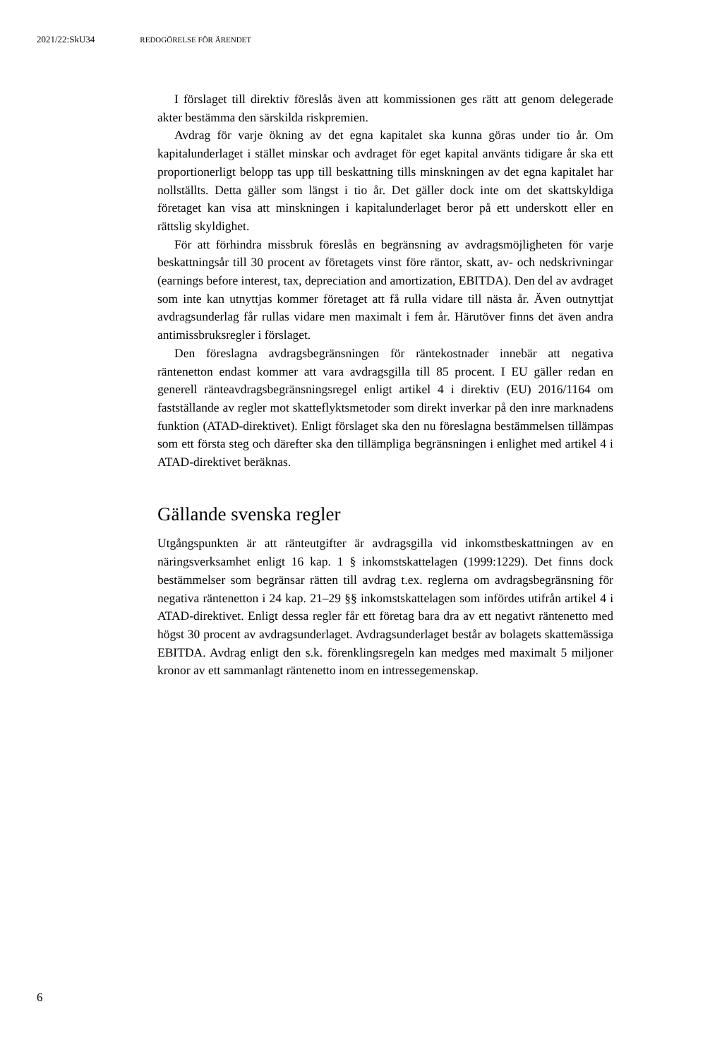2021/22:SkU34 REDOGÖRELSE FÖR ÄRENDET
I förslaget till direktiv föreslås även att kommissionen ges rätt att genom delegerade akter bestämma den särskilda riskpremien.
Avdrag för varje ökning av det egna kapitalet ska kunna göras under tio år. Om kapitalunderlaget i stället minskar och avdraget för eget kapital använts tidigare år ska ett proportionerligt belopp tas upp till beskattning tills minskningen av det egna kapitalet har nollställts. Detta gäller som längst i tio år. Det gäller dock inte om det skattskyldiga företaget kan visa att minskningen i kapitalunderlaget beror på ett underskott eller en rättslig skyldighet.
För att förhindra missbruk föreslås en begränsning av avdragsmöjligheten för varje beskattningsår till 30 procent av företagets vinst före räntor, skatt, av- och nedskrivningar (earnings before interest, tax, depreciation and amortization, EBITDA). Den del av avdraget som inte kan utnyttjas kommer företaget att få rulla vidare till nästa år. Även outnyttjat avdragsunderlag får rullas vidare men maximalt i fem år. Härutöver finns det även andra antimiss­bruksregler i förslaget.
Den föreslagna avdragsbegränsningen för räntekostnader innebär att negativa räntenetton endast kommer att vara avdragsgilla till 85 procent. I EU gäller redan en generell ränteavdragsbegränsningsregel enligt artikel 4 i direktiv (EU) 2016/1164 om fastställande av regler mot skatteflyktsmetoder som direkt inverkar på den inre marknadens funktion (ATAD-direktivet). Enligt förslaget ska den nu föreslagna bestämmelsen tillämpas som ett första steg och därefter ska den tillämpliga begränsningen i enlighet med artikel 4 i ATAD-direktivet beräknas.
Gällande svenska regler
Utgångspunkten är att ränteutgifter är avdragsgilla vid inkomstbeskattningen av en näringsverksamhet enligt 16 kap. 1 § inkomstskattelagen (1999:1229). Det finns dock bestämmelser som begränsar rätten till avdrag t.ex. reglerna om avdragsbegränsning för negativa räntenetton i 24 kap. 21–29 §§ inkomstskat­telagen som infördes utifrån artikel 4 i ATAD-direktivet. Enligt dessa regler får ett företag bara dra av ett negativt räntenetto med högst 30 procent av avdragsunderlaget. Avdragsunderlaget består av bolagets skattemässiga EBITDA. Avdrag enligt den s.k. förenklingsregeln kan medges med maximalt 5 miljoner kronor av ett sammanlagt räntenetto inom en intressegemenskap.
6